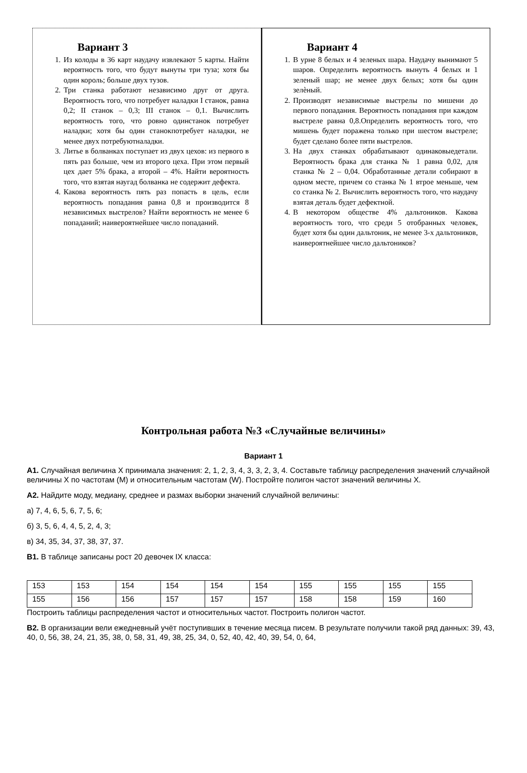Вариант 3
1. Из колоды в 36 карт наудачу извлекают 5 карты. Найти вероятность того, что будут вынуты три туза; хотя бы один король; больше двух тузов.
2. Три станка работают независимо друг от друга. Вероятность того, что потребует наладки I станок, равна 0,2; II станок – 0,3; III станок – 0,1. Вычислить вероятность того, что ровно одинстанок потребует наладки; хотя бы один станокпотребует наладки, не менее двух потребуютналадки.
3. Литье в болванках поступает из двух цехов: из первого в пять раз больше, чем из второго цеха. При этом первый цех дает 5% брака, а второй – 4%. Найти вероятность того, что взятая наугад болванка не содержит дефекта.
4. Какова вероятность пять раз попасть в цель, если вероятность попадания равна 0,8 и производится 8 независимых выстрелов? Найти вероятность не менее 6 попаданий; наивероятнейшее число попаданий.
Вариант 4
1. В урне 8 белых и 4 зеленых шара. Наудачу вынимают 5 шаров. Определить вероятность вынуть 4 белых и 1 зеленый шар; не менее двух белых; хотя бы один зелѐный.
2. Производят независимые выстрелы по мишени до первого попадания. Вероятность попадания при каждом выстреле равна 0,8.Определить вероятность того, что мишень будет поражена только при шестом выстреле; будет сделано более пяти выстрелов.
3. На двух станках обрабатывают одинаковыедетали. Вероятность брака для станка № 1 равна 0,02, для станка № 2 – 0,04. Обработанные детали собирают в одном месте, причем со станка № 1 втрое меньше, чем со станка № 2. Вычислить вероятность того, что наудачу взятая деталь будет дефектной.
4. В некотором обществе 4% дальтоников. Какова вероятность того, что среди 5 отобранных человек, будет хотя бы один дальтоник, не менее 3-х дальтоников, наивероятнейшее число дальтоников?
Контрольная работа №3 «Случайные величины»
Вариант 1
А1. Случайная величина Х принимала значения: 2, 1, 2, 3, 4, 3, 3, 2, 3, 4. Составьте таблицу распределения значений случайной величины Х по частотам (М) и относительным частотам (W). Постройте полигон частот значений величины Х.
А2. Найдите моду, медиану, среднее и размах выборки значений случайной величины:
а) 7, 4, 6, 5, 6, 7, 5, 6;
б) 3, 5, 6, 4, 4, 5, 2, 4, 3;
в) 34, 35, 34, 37, 38, 37, 37.
В1. В таблице записаны рост 20 девочек IX класса:
| 153 | 153 | 154 | 154 | 154 | 154 | 155 | 155 | 155 | 155 |
| 155 | 156 | 156 | 157 | 157 | 157 | 158 | 158 | 159 | 160 |
Построить таблицы распределения частот и относительных частот. Построить полигон частот.
В2. В организации вели ежедневный учёт поступивших в течение месяца писем. В результате получили такой ряд данных: 39, 43, 40, 0, 56, 38, 24, 21, 35, 38, 0, 58, 31, 49, 38, 25, 34, 0, 52, 40, 42, 40, 39, 54, 0, 64,